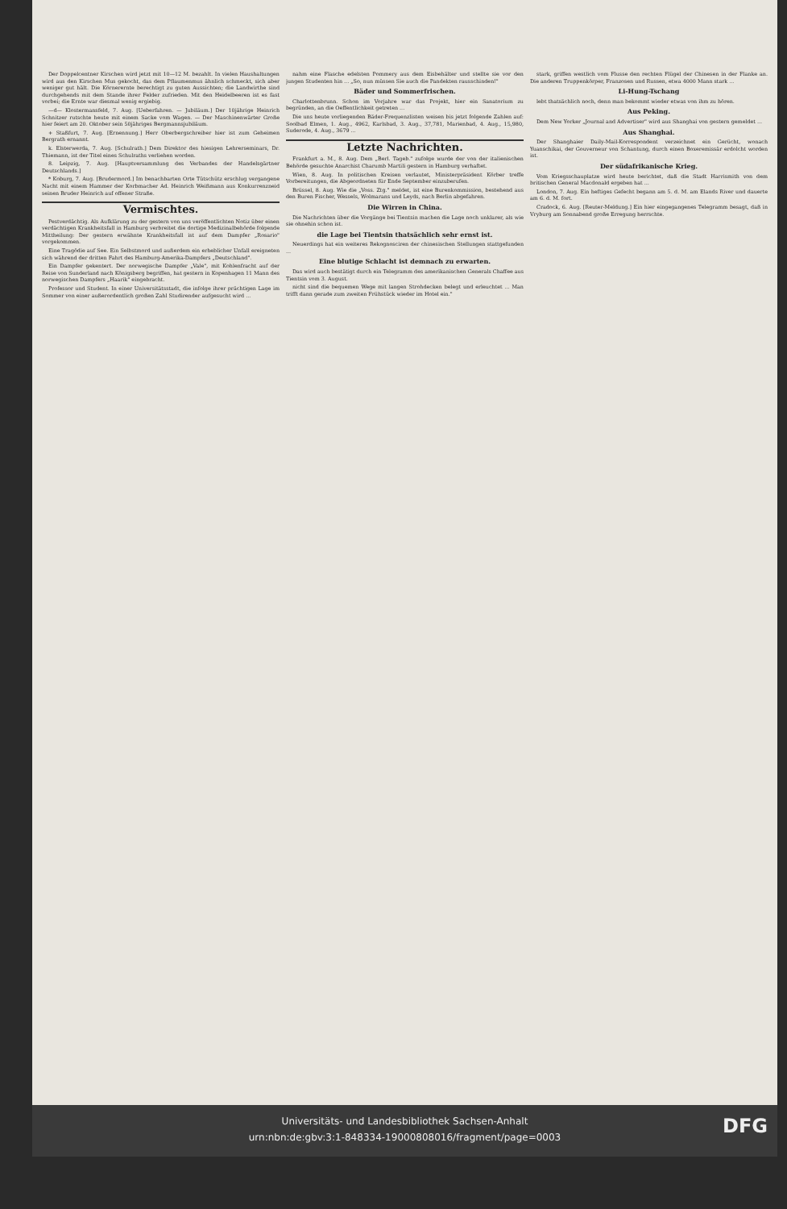Der Doppelcentner Kirschen wird jetzt mit 10—12 M. bezahlt. In vielen Haushaltungen wird aus den Kirschen Mus gekocht, das dem Pflaumenmus ähnlich schmeckt, sich aber weniger gut hält. Die Körnerernte berechtigt zu guten Aussichten; die Landwirthe sind durchgehends mit dem Stande ihrer Felder zufrieden. Mit den Heidelbeeren ist es fast vorbei; die Ernte war diesmal wenig ergiebig.
—d— Klostermansfeld, 7. Aug. [Ueberfahren. — Jubiläum.] Der 10jährige Heinrich Schnitzer rutschte heute mit einem Sacke vom Wagen. — Der Maschinenwärter Große hier feiert am 20. Oktober sein 50jähriges Bergmannsjubiläum.
+ Staßfurt, 7. Aug. [Ernennung.] Herr Oberbergschreiber hier ist zum Geheimen Bergrath ernannt.
k. Elsterwerda, 7. Aug. [Schulrath.] Dem Direktor des hiesigen Lehrerseminars, Dr. Thiemann, ist der Titel eines Schulraths verliehen worden.
8. Leipzig, 7. Aug. [Hauptversammlung des Verbandes der Handelsgärtner Deutschlands.]
* Koburg, 7. Aug. [Brudermord.] Im benachbarten Orte Tütschütz erschlug vergangene Nacht mit einem Hammer der Korbmacher Ad. Heinrich Weißmann aus Konkurrenzneid seinen Bruder Heinrich auf offener Straße.
Vermischtes.
Pestverdächtig. Als Aufklärung zu der gestern von uns veröffentlichten Notiz über einen verdächtigen Krankheitsfall in Hamburg verbreitet die dortige Medizinalbehörde folgende Mittheilung: Der gestern erwähnte Krankheitsfall ist auf dem Dampfer „Rosario" vorgekommen.
Eine Tragödie auf See. Ein Selbstmord und außerdem ein erheblicher Unfall ereigneten sich während der dritten Fahrt des Hamburg-Amerika-Dampfers „Deutschland".
Ein Dampfer gekentert. Der norwegische Dampfer „Vale", mit Kohlenfracht auf der Reise von Sunderland nach Königsberg begriffen, hat gestern in Kopenhagen 11 Mann des norwegischen Dampfers „Haarik" eingebracht.
Professor und Student. In einer Universitätsstadt, die infolge ihrer prächtigen Lage im Sommer von einer außerordentlich großen Zahl Studirender aufgesucht wird ...
nahm eine Flasche edelsten Pommery aus dem Eisbehälter und stellte sie vor den jungen Studenten hin ... „So, nun müssen Sie auch die Pandekten rausschinden!"
Bäder und Sommerfrischen.
Charlottenbrunn. Schon im Vorjahre war das Projekt, hier ein Sanatorium zu begründen, an die Oeffentlichkeit getreten ...
Die uns heute vorliegenden Bäder-Frequenzlisten weisen bis jetzt folgende Zahlen auf: Soolbad Elmen, 1. Aug., 4962, Karlsbad, 3. Aug., 37,781, Marienbad, 4. Aug., 15,980, Suderode, 4. Aug., 3679 ...
Letzte Nachrichten.
Frankfurt a. M., 8. Aug. Dem „Berl. Tageb." zufolge wurde der von der italienischen Behörde gesuchte Anarchist Charumb Martili gestern in Hamburg verhaftet.
Wien, 8. Aug. In politischen Kreisen verlautet, Ministerpräsident Körber treffe Vorbereitungen, die Abgeordneten für Ende September einzuberufen.
Brüssel, 8. Aug. Wie die „Voss. Ztg." meldet, ist eine Burenkommission, bestehend aus den Buren Fischer, Wessels, Wolmarans und Leyds, nach Berlin abgefahren.
Die Wirren in China.
Die Nachrichten über die Vorgänge bei Tientsin machen die Lage noch unklarer, als wie sie ohnehin schon ist.
die Lage bei Tientsin thatsächlich sehr ernst ist.
Neuerdings hat ein weiteres Rekognosciren der chinesischen Stellungen stattgefunden ...
Eine blutige Schlacht ist demnach zu erwarten.
Das wird auch bestätigt durch ein Telegramm des amerikanischen Generals Chaffee aus Tientsin vom 3. August.
nicht sind die bequemen Wege mit langen Strohdecken belegt und erleuchtet ... Man trifft dann gerade zum zweiten Frühstück wieder im Hotel ein."
stark, griffen westlich vom Flusse den rechten Flügel der Chinesen in der Flanke an. Die anderen Truppenkörper, Franzosen und Russen, etwa 4000 Mann stark ...
Li-Hung-Tschang
lebt thatsächlich noch, denn man bekommt wieder etwas von ihm zu hören.
Aus Peking.
Dem New Yorker „Journal and Advertiser" wird aus Shanghai von gestern gemeldet ...
Aus Shanghai.
Der Shanghaier Daily-Mail-Korrespondent verzeichnet ein Gerücht, wonach Yuanschikai, der Gouverneur von Schantung, durch einen Boxeremissär erdolcht worden ist.
Der südafrikanische Krieg.
Vom Kriegsschauplatze wird heute berichtet, daß die Stadt Harrismith von dem britischen General Macdonald ergeben hat ...
London, 7. Aug. Ein heftiges Gefecht begann am 5. d. M. am Elands River und dauerte am 6. d. M. fort.
Cradock, 6. Aug. [Reuter-Meldung.] Ein hier eingegangenes Telegramm besagt, daß in Vryburg am Sonnabend große Erregung herrschte.
Universitäts- und Landesbibliothek Sachsen-Anhalt
urn:nbn:de:gbv:3:1-848334-19000808016/fragment/page=0003
DFG